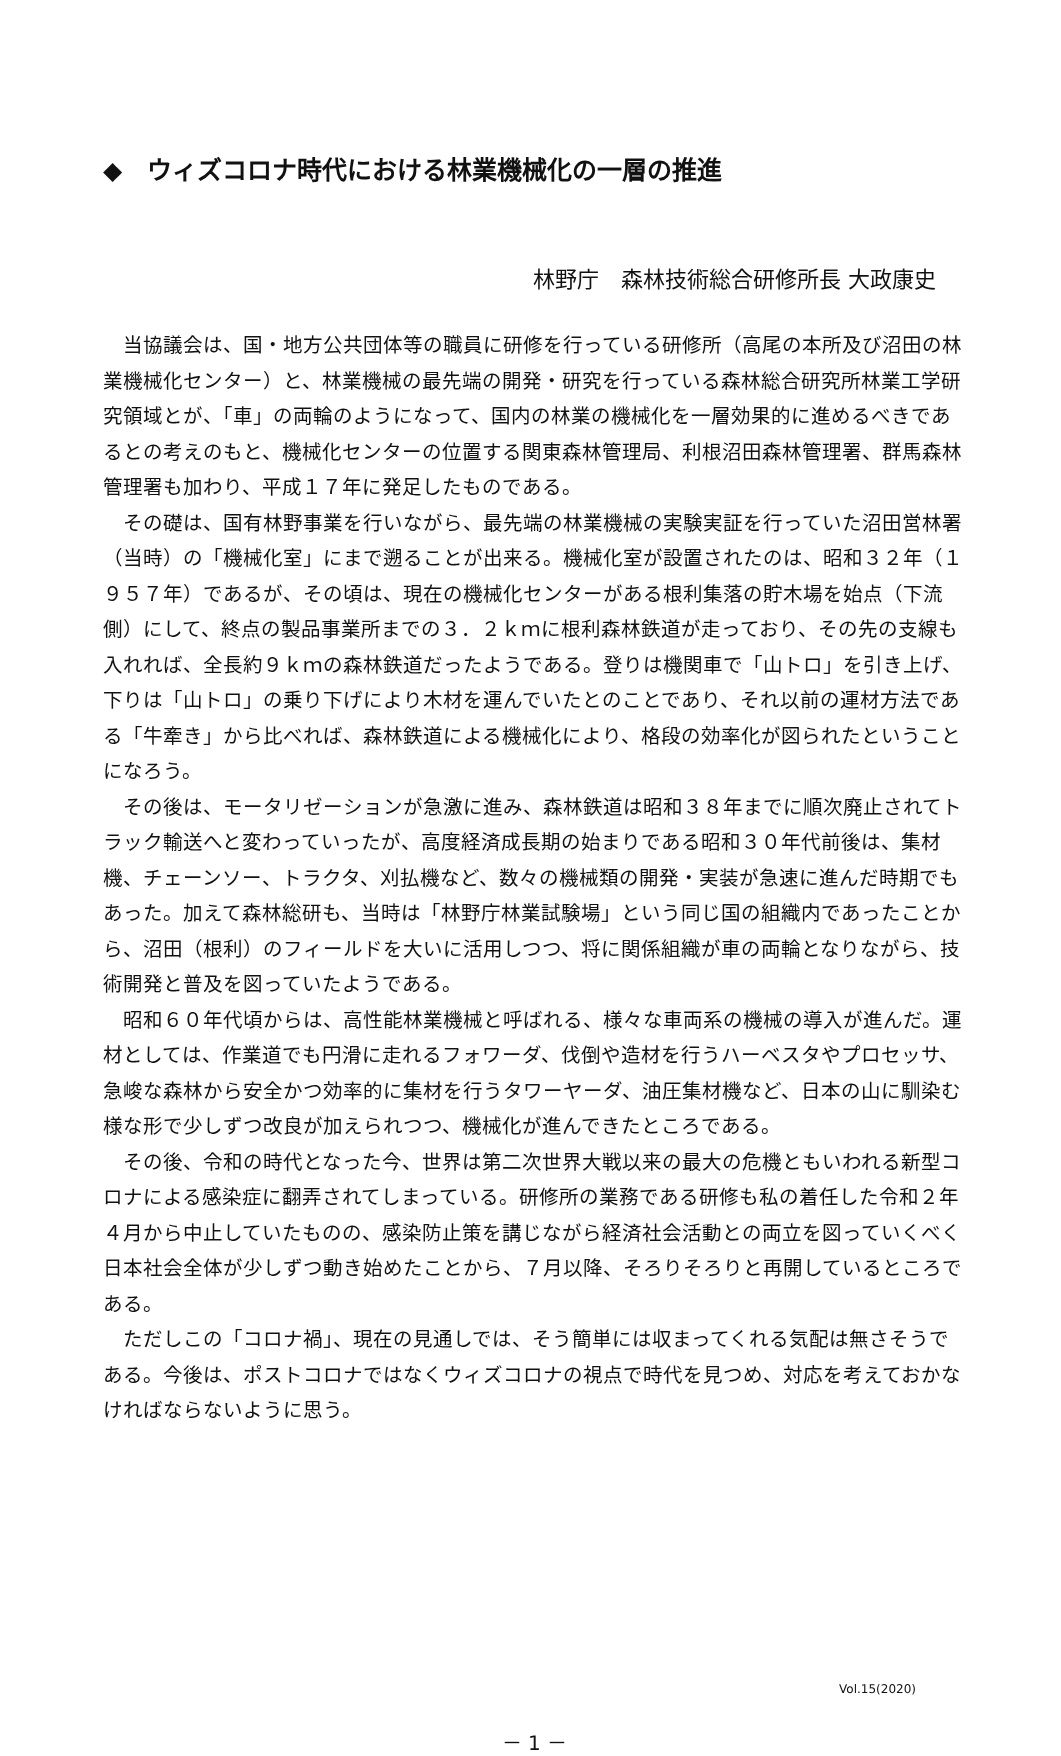◆　ウィズコロナ時代における林業機械化の一層の推進
林野庁　森林技術総合研修所長 大政康史
当協議会は、国・地方公共団体等の職員に研修を行っている研修所（高尾の本所及び沼田の林業機械化センター）と、林業機械の最先端の開発・研究を行っている森林総合研究所林業工学研究領域とが、「車」の両輪のようになって、国内の林業の機械化を一層効果的に進めるべきであるとの考えのもと、機械化センターの位置する関東森林管理局、利根沼田森林管理署、群馬森林管理署も加わり、平成１７年に発足したものである。
その礎は、国有林野事業を行いながら、最先端の林業機械の実験実証を行っていた沼田営林署（当時）の「機械化室」にまで遡ることが出来る。機械化室が設置されたのは、昭和３２年（１９５７年）であるが、その頃は、現在の機械化センターがある根利集落の貯木場を始点（下流側）にして、終点の製品事業所までの３．２ｋｍに根利森林鉄道が走っており、その先の支線も入れれば、全長約９ｋｍの森林鉄道だったようである。登りは機関車で「山トロ」を引き上げ、下りは「山トロ」の乗り下げにより木材を運んでいたとのことであり、それ以前の運材方法である「牛牽き」から比べれば、森林鉄道による機械化により、格段の効率化が図られたということになろう。
その後は、モータリゼーションが急激に進み、森林鉄道は昭和３８年までに順次廃止されてトラック輸送へと変わっていったが、高度経済成長期の始まりである昭和３０年代前後は、集材機、チェーンソー、トラクタ、刈払機など、数々の機械類の開発・実装が急速に進んだ時期でもあった。加えて森林総研も、当時は「林野庁林業試験場」という同じ国の組織内であったことから、沼田（根利）のフィールドを大いに活用しつつ、将に関係組織が車の両輪となりながら、技術開発と普及を図っていたようである。
昭和６０年代頃からは、高性能林業機械と呼ばれる、様々な車両系の機械の導入が進んだ。運材としては、作業道でも円滑に走れるフォワーダ、伐倒や造材を行うハーベスタやプロセッサ、急峻な森林から安全かつ効率的に集材を行うタワーヤーダ、油圧集材機など、日本の山に馴染む様な形で少しずつ改良が加えられつつ、機械化が進んできたところである。
その後、令和の時代となった今、世界は第二次世界大戦以来の最大の危機ともいわれる新型コロナによる感染症に翻弄されてしまっている。研修所の業務である研修も私の着任した令和２年４月から中止していたものの、感染防止策を講じながら経済社会活動との両立を図っていくべく日本社会全体が少しずつ動き始めたことから、７月以降、そろりそろりと再開しているところである。
ただしこの「コロナ禍」、現在の見通しでは、そう簡単には収まってくれる気配は無さそうである。今後は、ポストコロナではなくウィズコロナの視点で時代を見つめ、対応を考えておかなければならないように思う。
Vol.15(2020)
－ 1 －